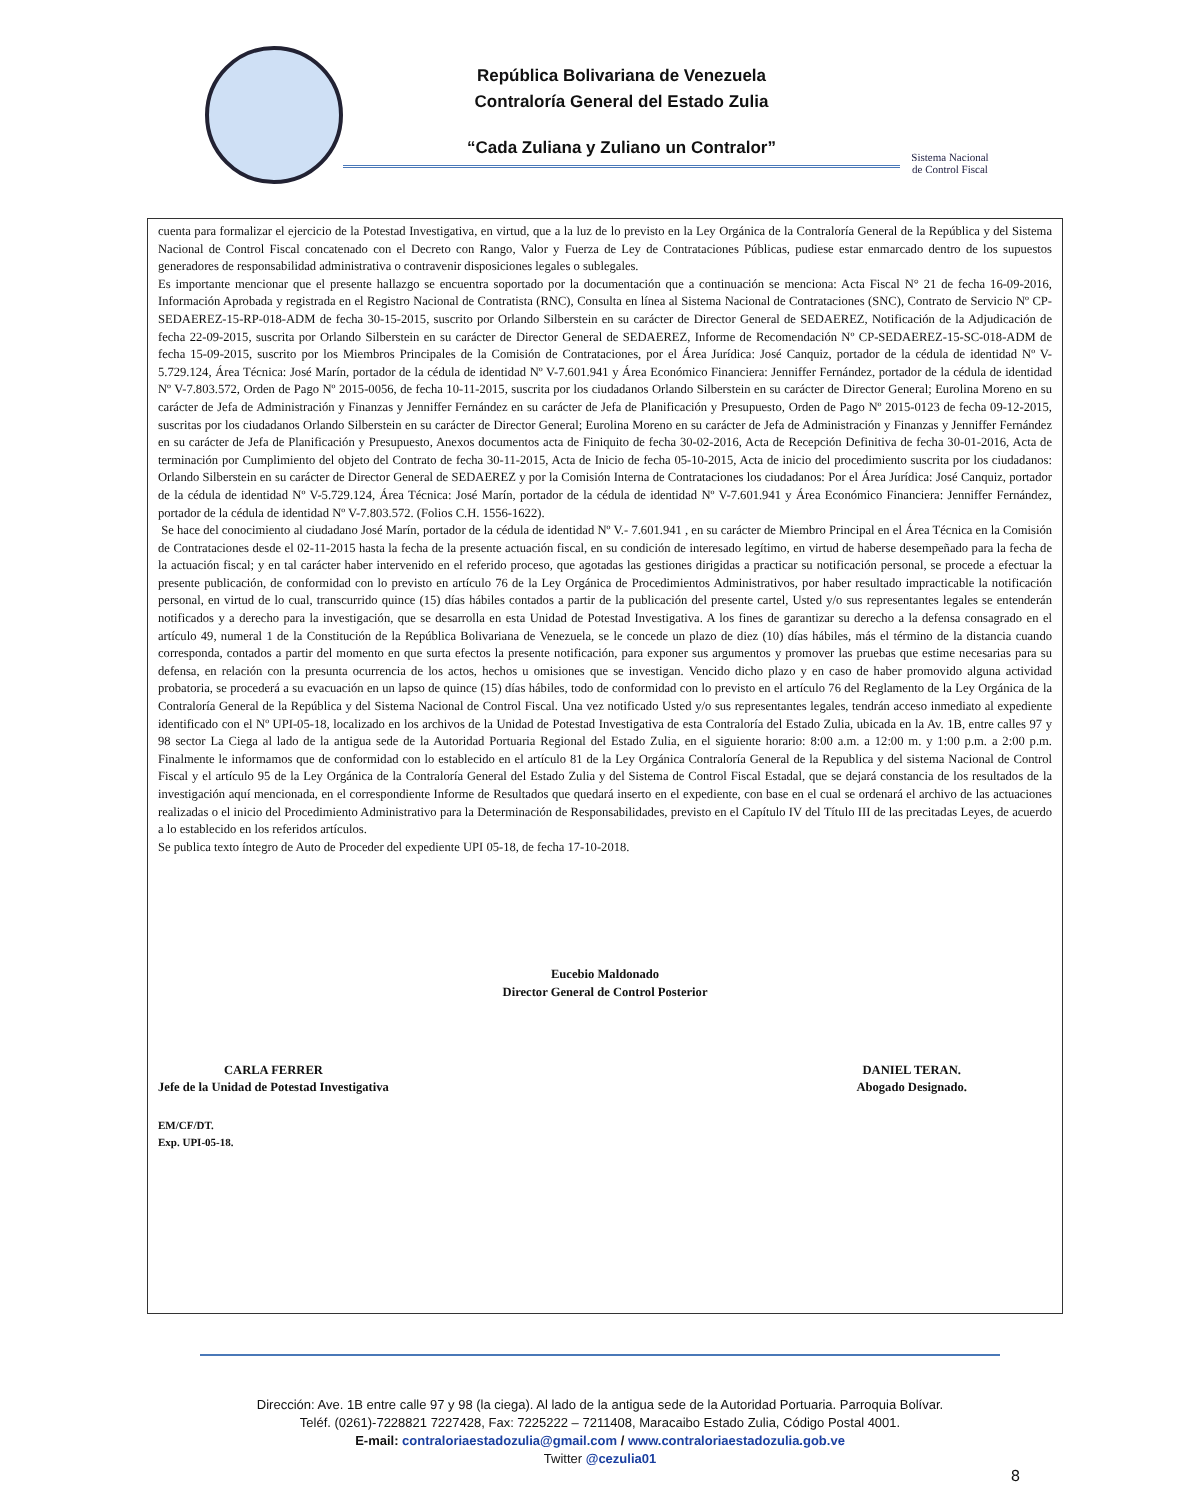República Bolivariana de Venezuela
Contraloría General del Estado Zulia
“Cada Zuliana y Zuliano un Contralor”
Sistema Nacional
de Control Fiscal
cuenta para formalizar el ejercicio de la Potestad Investigativa, en virtud, que a la luz de lo previsto en la Ley Orgánica de la Contraloría General de la República y del Sistema Nacional de Control Fiscal concatenado con el Decreto con Rango, Valor y Fuerza de Ley de Contrataciones Públicas, pudiese estar enmarcado dentro de los supuestos generadores de responsabilidad administrativa o contravenir disposiciones legales o sublegales.
Es importante mencionar que el presente hallazgo se encuentra soportado por la documentación que a continuación se menciona: Acta Fiscal N° 21 de fecha 16-09-2016, Información Aprobada y registrada en el Registro Nacional de Contratista (RNC), Consulta en línea al Sistema Nacional de Contrataciones (SNC), Contrato de Servicio Nº CP-SEDAEREZ-15-RP-018-ADM de fecha 30-15-2015, suscrito por Orlando Silberstein en su carácter de Director General de SEDAEREZ, Notificación de la Adjudicación de fecha 22-09-2015, suscrita por Orlando Silberstein en su carácter de Director General de SEDAEREZ, Informe de Recomendación Nº CP-SEDAEREZ-15-SC-018-ADM de fecha 15-09-2015, suscrito por los Miembros Principales de la Comisión de Contrataciones, por el Área Jurídica: José Canquiz, portador de la cédula de identidad Nº V-5.729.124, Área Técnica: José Marín, portador de la cédula de identidad Nº V-7.601.941 y Área Económico Financiera: Jenniffer Fernández, portador de la cédula de identidad Nº V-7.803.572, Orden de Pago Nº 2015-0056, de fecha 10-11-2015, suscrita por los ciudadanos Orlando Silberstein en su carácter de Director General; Eurolina Moreno en su carácter de Jefa de Administración y Finanzas y Jenniffer Fernández en su carácter de Jefa de Planificación y Presupuesto, Orden de Pago Nº 2015-0123 de fecha 09-12-2015, suscritas por los ciudadanos Orlando Silberstein en su carácter de Director General; Eurolina Moreno en su carácter de Jefa de Administración y Finanzas y Jenniffer Fernández en su carácter de Jefa de Planificación y Presupuesto, Anexos documentos acta de Finiquito de fecha 30-02-2016, Acta de Recepción Definitiva de fecha 30-01-2016, Acta de terminación por Cumplimiento del objeto del Contrato de fecha 30-11-2015, Acta de Inicio de fecha 05-10-2015, Acta de inicio del procedimiento suscrita por los ciudadanos: Orlando Silberstein en su carácter de Director General de SEDAEREZ y por la Comisión Interna de Contrataciones los ciudadanos: Por el Área Jurídica: José Canquiz, portador de la cédula de identidad Nº V-5.729.124, Área Técnica: José Marín, portador de la cédula de identidad Nº V-7.601.941 y Área Económico Financiera: Jenniffer Fernández, portador de la cédula de identidad Nº V-7.803.572. (Folios C.H. 1556-1622).
Se hace del conocimiento al ciudadano José Marín, portador de la cédula de identidad Nº V.- 7.601.941 , en su carácter de Miembro Principal en el Área Técnica en la Comisión de Contrataciones desde el 02-11-2015 hasta la fecha de la presente actuación fiscal, en su condición de interesado legítimo, en virtud de haberse desempeñado para la fecha de la actuación fiscal; y en tal carácter haber intervenido en el referido proceso, que agotadas las gestiones dirigidas a practicar su notificación personal, se procede a efectuar la presente publicación, de conformidad con lo previsto en artículo 76 de la Ley Orgánica de Procedimientos Administrativos, por haber resultado impracticable la notificación personal, en virtud de lo cual, transcurrido quince (15) días hábiles contados a partir de la publicación del presente cartel, Usted y/o sus representantes legales se entenderán notificados y a derecho para la investigación, que se desarrolla en esta Unidad de Potestad Investigativa. A los fines de garantizar su derecho a la defensa consagrado en el artículo 49, numeral 1 de la Constitución de la República Bolivariana de Venezuela, se le concede un plazo de diez (10) días hábiles, más el término de la distancia cuando corresponda, contados a partir del momento en que surta efectos la presente notificación, para exponer sus argumentos y promover las pruebas que estime necesarias para su defensa, en relación con la presunta ocurrencia de los actos, hechos u omisiones que se investigan. Vencido dicho plazo y en caso de haber promovido alguna actividad probatoria, se procederá a su evacuación en un lapso de quince (15) días hábiles, todo de conformidad con lo previsto en el artículo 76 del Reglamento de la Ley Orgánica de la Contraloría General de la República y del Sistema Nacional de Control Fiscal. Una vez notificado Usted y/o sus representantes legales, tendrán acceso inmediato al expediente identificado con el Nº UPI-05-18, localizado en los archivos de la Unidad de Potestad Investigativa de esta Contraloría del Estado Zulia, ubicada en la Av. 1B, entre calles 97 y 98 sector La Ciega al lado de la antigua sede de la Autoridad Portuaria Regional del Estado Zulia, en el siguiente horario: 8:00 a.m. a 12:00 m. y 1:00 p.m. a 2:00 p.m. Finalmente le informamos que de conformidad con lo establecido en el artículo 81 de la Ley Orgánica Contraloría General de la Republica y del sistema Nacional de Control Fiscal y el artículo 95 de la Ley Orgánica de la Contraloría General del Estado Zulia y del Sistema de Control Fiscal Estadal, que se dejará constancia de los resultados de la investigación aquí mencionada, en el correspondiente Informe de Resultados que quedará inserto en el expediente, con base en el cual se ordenará el archivo de las actuaciones realizadas o el inicio del Procedimiento Administrativo para la Determinación de Responsabilidades, previsto en el Capítulo IV del Título III de las precitadas Leyes, de acuerdo a lo establecido en los referidos artículos.
Se publica texto íntegro de Auto de Proceder del expediente UPI 05-18, de fecha 17-10-2018.
Eucebio Maldonado
Director General de Control Posterior
CARLA FERRER
Jefe de la Unidad de Potestad Investigativa
DANIEL TERAN.
Abogado Designado.
EM/CF/DT.
Exp. UPI-05-18.
Dirección: Ave. 1B entre calle 97 y 98 (la ciega). Al lado de la antigua sede de la Autoridad Portuaria. Parroquia Bolívar.
Teléf. (0261)-7228821 7227428, Fax: 7225222 – 7211408, Maracaibo Estado Zulia, Código Postal 4001.
E-mail: contraloriaestadozulia@gmail.com / www.contraloriaestadozulia.gob.ve
Twitter @cezulia01
8